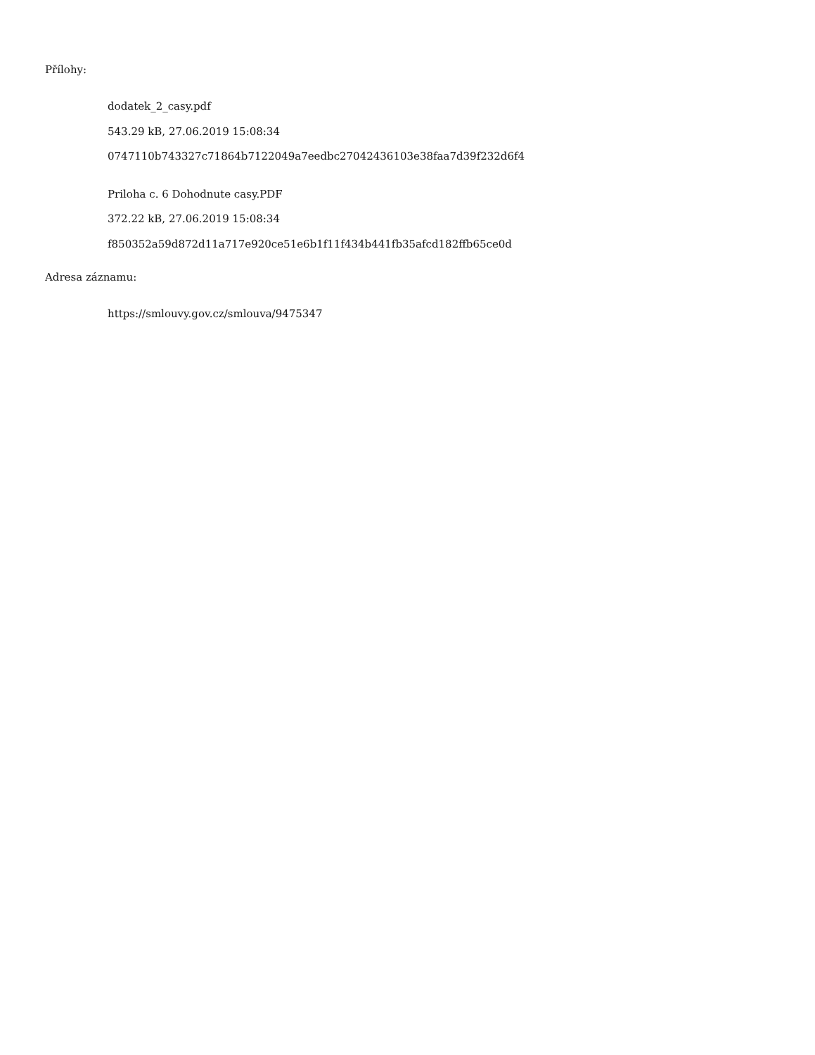Přílohy:
dodatek_2_casy.pdf
543.29 kB, 27.06.2019 15:08:34
0747110b743327c71864b7122049a7eedbc27042436103e38faa7d39f232d6f4
Priloha c. 6 Dohodnute casy.PDF
372.22 kB, 27.06.2019 15:08:34
f850352a59d872d11a717e920ce51e6b1f11f434b441fb35afcd182ffb65ce0d
Adresa záznamu:
https://smlouvy.gov.cz/smlouva/9475347